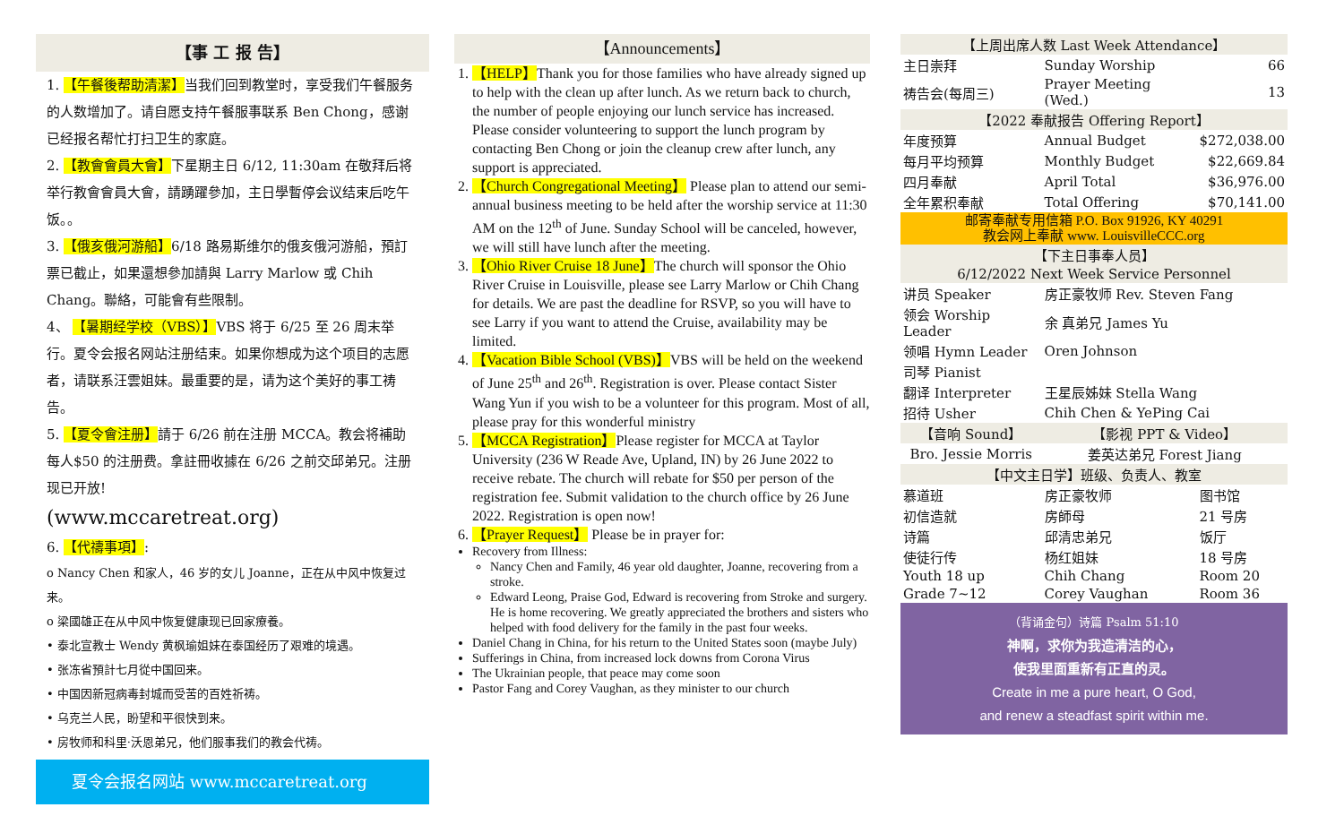【事 工 报 告】
1. 【午餐後帮助清潔】当我们回到教堂时，享受我们午餐服务的人数增加了。请自愿支持午餐服事联系 Ben Chong，感谢已经报名帮忙打扫卫生的家庭。
2. 【教會會員大會】下星期主日 6/12, 11:30am 在敬拜后将举行教會會員大會，請踴躍參加，主日學暫停会议结束后吃午饭。。
3. 【俄亥俄河游船】6/18 路易斯维尔的俄亥俄河游船，預訂票已截止，如果還想參加請與 Larry Marlow 或 Chih Chang。聯絡，可能會有些限制。
4、 【暑期经学校（VBS）】VBS 将于 6/25 至 26 周末举行。夏令会报名网站注册结束。如果你想成为这个项目的志愿者，请联系汪雲姐妹。最重要的是，请为这个美好的事工祷告。
5. 【夏令會注册】請于 6/26 前在注册 MCCA。教会将補助每人$50 的注册费。拿註冊收據在 6/26 之前交邱弟兄。注册现已开放!
(www.mccaretreat.org)
6. 【代禱事項】:
o Nancy Chen 和家人，46 岁的女儿 Joanne，正在从中风中恢复过来。
o 梁國雄正在从中风中恢复健康现已回家療養。
• 泰北宣教士 Wendy 黄枫瑜姐妹在泰国经历了艰难的境遇。
• 张冻省預計七月從中国回来。
• 中国因新冠病毒封城而受苦的百姓祈祷。
• 乌克兰人民，盼望和平很快到来。
• 房牧师和科里·沃恩弟兄，他们服事我们的教会代祷。
夏令会报名网站 www.mccaretreat.org
【Announcements】
1. 【HELP】Thank you for those families who have already signed up to help with the clean up after lunch. As we return back to church, the number of people enjoying our lunch service has increased. Please consider volunteering to support the lunch program by contacting Ben Chong or join the cleanup crew after lunch, any support is appreciated.
2. 【Church Congregational Meeting】 Please plan to attend our semi-annual business meeting to be held after the worship service at 11:30 AM on the 12<sup>th</sup> of June. Sunday School will be canceled, however, we will still have lunch after the meeting.
3. 【Ohio River Cruise 18 June】The church will sponsor the Ohio River Cruise in Louisville, please see Larry Marlow or Chih Chang for details. We are past the deadline for RSVP, so you will have to see Larry if you want to attend the Cruise, availability may be limited.
4. 【Vacation Bible School (VBS)】VBS will be held on the weekend of June 25<sup>th</sup> and 26<sup>th</sup>. Registration is over. Please contact Sister Wang Yun if you wish to be a volunteer for this program. Most of all, please pray for this wonderful ministry
5. 【MCCA Registration】Please register for MCCA at Taylor University (236 W Reade Ave, Upland, IN) by 26 June 2022 to receive rebate. The church will rebate for $50 per person of the registration fee. Submit validation to the church office by 26 June 2022. Registration is open now!
6. 【Prayer Request】 Please be in prayer for:
Recovery from Illness:
Nancy Chen and Family, 46 year old daughter, Joanne, recovering from a stroke.
Edward Leong, Praise God, Edward is recovering from Stroke and surgery. He is home recovering. We greatly appreciated the brothers and sisters who helped with food delivery for the family in the past four weeks.
Daniel Chang in China, for his return to the United States soon (maybe July)
Sufferings in China, from increased lock downs from Corona Virus
The Ukrainian people, that peace may come soon
Pastor Fang and Corey Vaughan, as they minister to our church
| 【上周出席人数 Last Week Attendance】 | | |
| 主日崇拜 | Sunday Worship | 66 |
| 祷告会(每周三) | Prayer Meeting (Wed.) | 13 |
| 【2022 奉献报告 Offering Report】 | | |
| 年度预算 | Annual Budget | $272,038.00 |
| 每月平均预算 | Monthly Budget | $22,669.84 |
| 四月奉献 | April Total | $36,976.00 |
| 全年累积奉献 | Total Offering | $70,141.00 |
| 邮寄奉献专用信箱 P.O. Box 91926, KY 40291 教会网上奉献 www. LouisvilleCCC.org | | |
| 【下主日事奉人员】 | | |
| 6/12/2022 Next Week Service Personnel | | |
| 讲员 Speaker | 房正豪牧师 Rev. Steven Fang | |
| 领会 Worship Leader | 余 真弟兄 James Yu | |
| 领唱 Hymn Leader | Oren Johnson | |
| 司琴 Pianist | | |
| 翻译 Interpreter | 王星辰姊妹 Stella Wang | |
| 招待 Usher | Chih Chen & YePing Cai | |
| 【音响 Sound】 | 【影视 PPT & Video】 | |
| Bro. Jessie Morris | 姜英达弟兄 Forest Jiang | |
| 【中文主日学】班级、负责人、教室 | | |
| 慕道班 | 房正豪牧师 | 图书馆 |
| 初信造就 | 房師母 | 21 号房 |
| 诗篇 | 邱清忠弟兄 | 饭厅 |
| 使徒行传 | 杨红姐妹 | 18 号房 |
| Youth 18 up | Chih Chang | Room 20 |
| Grade 7~12 | Corey Vaughan | Room 36 |
（背诵金句）诗篇 Psalm 51:10
神啊，求你为我造清洁的心，
使我里面重新有正直的灵。
Create in me a pure heart, O God,
and renew a steadfast spirit within me.